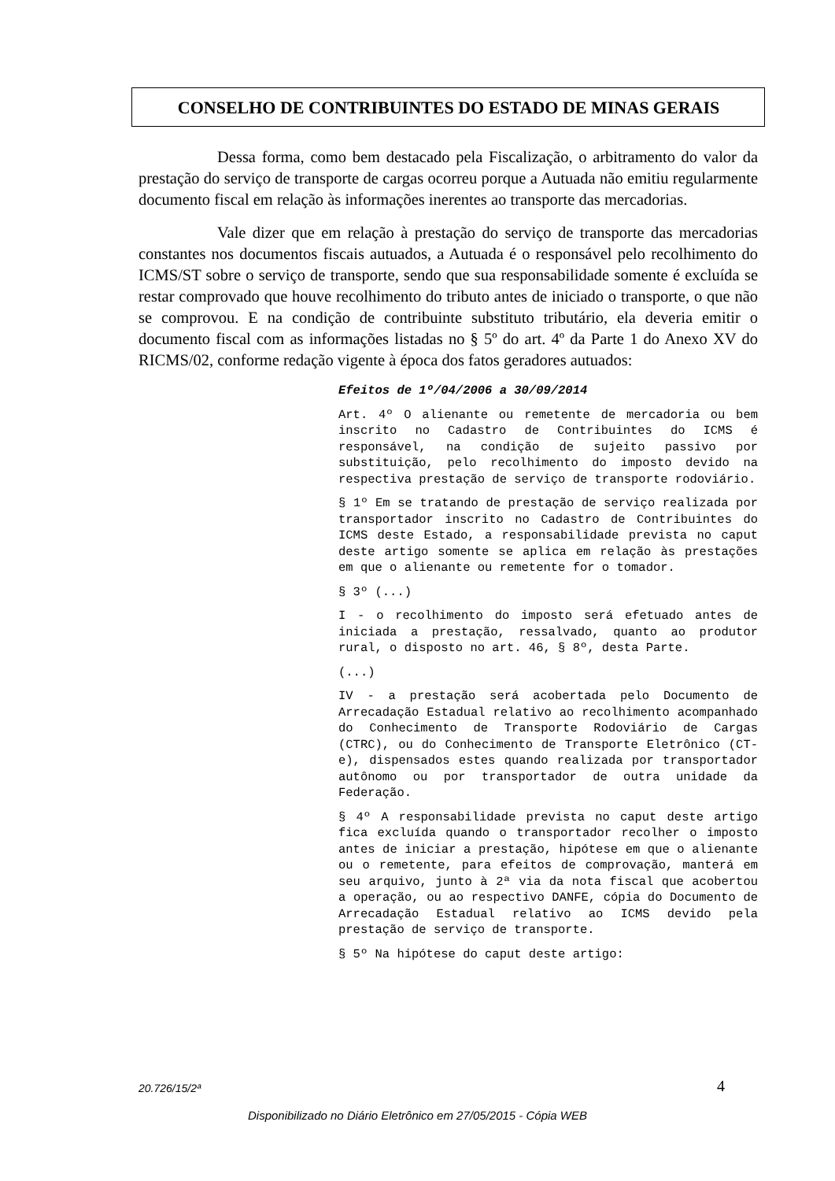CONSELHO DE CONTRIBUINTES DO ESTADO DE MINAS GERAIS
Dessa forma, como bem destacado pela Fiscalização, o arbitramento do valor da prestação do serviço de transporte de cargas ocorreu porque a Autuada não emitiu regularmente documento fiscal em relação às informações inerentes ao transporte das mercadorias.
Vale dizer que em relação à prestação do serviço de transporte das mercadorias constantes nos documentos fiscais autuados, a Autuada é o responsável pelo recolhimento do ICMS/ST sobre o serviço de transporte, sendo que sua responsabilidade somente é excluída se restar comprovado que houve recolhimento do tributo antes de iniciado o transporte, o que não se comprovou. E na condição de contribuinte substituto tributário, ela deveria emitir o documento fiscal com as informações listadas no § 5º do art. 4º da Parte 1 do Anexo XV do RICMS/02, conforme redação vigente à época dos fatos geradores autuados:
Efeitos de 1º/04/2006 a 30/09/2014
Art. 4º O alienante ou remetente de mercadoria ou bem inscrito no Cadastro de Contribuintes do ICMS é responsável, na condição de sujeito passivo por substituição, pelo recolhimento do imposto devido na respectiva prestação de serviço de transporte rodoviário.
§ 1º Em se tratando de prestação de serviço realizada por transportador inscrito no Cadastro de Contribuintes do ICMS deste Estado, a responsabilidade prevista no caput deste artigo somente se aplica em relação às prestações em que o alienante ou remetente for o tomador.
§ 3º (...)
I - o recolhimento do imposto será efetuado antes de iniciada a prestação, ressalvado, quanto ao produtor rural, o disposto no art. 46, § 8º, desta Parte.
(...)
IV - a prestação será acobertada pelo Documento de Arrecadação Estadual relativo ao recolhimento acompanhado do Conhecimento de Transporte Rodoviário de Cargas (CTRC), ou do Conhecimento de Transporte Eletrônico (CT- e), dispensados estes quando realizada por transportador autônomo ou por transportador de outra unidade da Federação.
§ 4º A responsabilidade prevista no caput deste artigo fica excluída quando o transportador recolher o imposto antes de iniciar a prestação, hipótese em que o alienante ou o remetente, para efeitos de comprovação, manterá em seu arquivo, junto à 2ª via da nota fiscal que acobertou a operação, ou ao respectivo DANFE, cópia do Documento de Arrecadação Estadual relativo ao ICMS devido pela prestação de serviço de transporte.
§ 5º Na hipótese do caput deste artigo:
20.726/15/2ª 4
Disponibilizado no Diário Eletrônico em 27/05/2015 - Cópia WEB